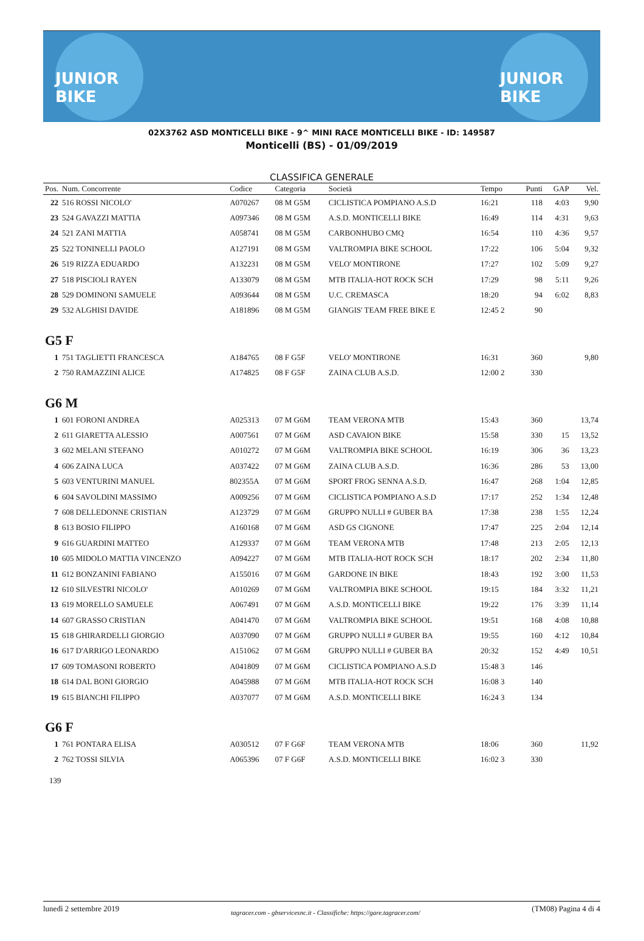JUNIOR BIKE
JUNIOR BIKE
02X3762 ASD MONTICELLI BIKE - 9^ MINI RACE MONTICELLI BIKE - ID: 149587
Monticelli (BS) - 01/09/2019
CLASSIFICA GENERALE
| Pos. | Num. Concorrente | Codice | Categoria | Società | Tempo | Punti | GAP | Vel. |
| --- | --- | --- | --- | --- | --- | --- | --- | --- |
| 22 | 516 ROSSI NICOLO' | A070267 | 08 M G5M | CICLISTICA POMPIANO A.S.D | 16:21 | 118 | 4:03 | 9,90 |
| 23 | 524 GAVAZZI MATTIA | A097346 | 08 M G5M | A.S.D. MONTICELLI BIKE | 16:49 | 114 | 4:31 | 9,63 |
| 24 | 521 ZANI MATTIA | A058741 | 08 M G5M | CARBONHUBO CMQ | 16:54 | 110 | 4:36 | 9,57 |
| 25 | 522 TONINELLI PAOLO | A127191 | 08 M G5M | VALTROMPIA BIKE SCHOOL | 17:22 | 106 | 5:04 | 9,32 |
| 26 | 519 RIZZA EDUARDO | A132231 | 08 M G5M | VELO' MONTIRONE | 17:27 | 102 | 5:09 | 9,27 |
| 27 | 518 PISCIOLI RAYEN | A133079 | 08 M G5M | MTB ITALIA-HOT ROCK SCH | 17:29 | 98 | 5:11 | 9,26 |
| 28 | 529 DOMINONI SAMUELE | A093644 | 08 M G5M | U.C. CREMASCA | 18:20 | 94 | 6:02 | 8,83 |
| 29 | 532 ALGHISI DAVIDE | A181896 | 08 M G5M | GIANGIS' TEAM FREE BIKE E | 12:45 2 | 90 | | |
| G5 F | | | | | | | | |
| 1 | 751 TAGLIETTI FRANCESCA | A184765 | 08 F G5F | VELO' MONTIRONE | 16:31 | 360 | | 9,80 |
| 2 | 750 RAMAZZINI ALICE | A174825 | 08 F G5F | ZAINA CLUB A.S.D. | 12:00 2 | 330 | | |
| G6 M | | | | | | | | |
| 1 | 601 FORONI ANDREA | A025313 | 07 M G6M | TEAM VERONA MTB | 15:43 | 360 | | 13,74 |
| 2 | 611 GIARETTA ALESSIO | A007561 | 07 M G6M | ASD CAVAION BIKE | 15:58 | 330 | 15 | 13,52 |
| 3 | 602 MELANI STEFANO | A010272 | 07 M G6M | VALTROMPIA BIKE SCHOOL | 16:19 | 306 | 36 | 13,23 |
| 4 | 606 ZAINA LUCA | A037422 | 07 M G6M | ZAINA CLUB A.S.D. | 16:36 | 286 | 53 | 13,00 |
| 5 | 603 VENTURINI MANUEL | 802355A | 07 M G6M | SPORT FROG SENNA A.S.D. | 16:47 | 268 | 1:04 | 12,85 |
| 6 | 604 SAVOLDINI MASSIMO | A009256 | 07 M G6M | CICLISTICA POMPIANO A.S.D | 17:17 | 252 | 1:34 | 12,48 |
| 7 | 608 DELLEDONNE CRISTIAN | A123729 | 07 M G6M | GRUPPO NULLI # GUBER BA | 17:38 | 238 | 1:55 | 12,24 |
| 8 | 613 BOSIO FILIPPO | A160168 | 07 M G6M | ASD GS CIGNONE | 17:47 | 225 | 2:04 | 12,14 |
| 9 | 616 GUARDINI MATTEO | A129337 | 07 M G6M | TEAM VERONA MTB | 17:48 | 213 | 2:05 | 12,13 |
| 10 | 605 MIDOLO MATTIA VINCENZO | A094227 | 07 M G6M | MTB ITALIA-HOT ROCK SCH | 18:17 | 202 | 2:34 | 11,80 |
| 11 | 612 BONZANINI FABIANO | A155016 | 07 M G6M | GARDONE IN BIKE | 18:43 | 192 | 3:00 | 11,53 |
| 12 | 610 SILVESTRI NICOLO' | A010269 | 07 M G6M | VALTROMPIA BIKE SCHOOL | 19:15 | 184 | 3:32 | 11,21 |
| 13 | 619 MORELLO SAMUELE | A067491 | 07 M G6M | A.S.D. MONTICELLI BIKE | 19:22 | 176 | 3:39 | 11,14 |
| 14 | 607 GRASSO CRISTIAN | A041470 | 07 M G6M | VALTROMPIA BIKE SCHOOL | 19:51 | 168 | 4:08 | 10,88 |
| 15 | 618 GHIRARDELLI GIORGIO | A037090 | 07 M G6M | GRUPPO NULLI # GUBER BA | 19:55 | 160 | 4:12 | 10,84 |
| 16 | 617 D'ARRIGO LEONARDO | A151062 | 07 M G6M | GRUPPO NULLI # GUBER BA | 20:32 | 152 | 4:49 | 10,51 |
| 17 | 609 TOMASONI ROBERTO | A041809 | 07 M G6M | CICLISTICA POMPIANO A.S.D | 15:48 3 | 146 | | |
| 18 | 614 DAL BONI GIORGIO | A045988 | 07 M G6M | MTB ITALIA-HOT ROCK SCH | 16:08 3 | 140 | | |
| 19 | 615 BIANCHI FILIPPO | A037077 | 07 M G6M | A.S.D. MONTICELLI BIKE | 16:24 3 | 134 | | |
| G6 F | | | | | | | | |
| 1 | 761 PONTARA ELISA | A030512 | 07 F G6F | TEAM VERONA MTB | 18:06 | 360 | | 11,92 |
| 2 | 762 TOSSI SILVIA | A065396 | 07 F G6F | A.S.D. MONTICELLI BIKE | 16:02 3 | 330 | | |
139
lunedì 2 settembre 2019 tagracer.com - gbservicesnc.it - Classifiche: https://gare.tagracer.com/ (TM08) Pagina 4 di 4